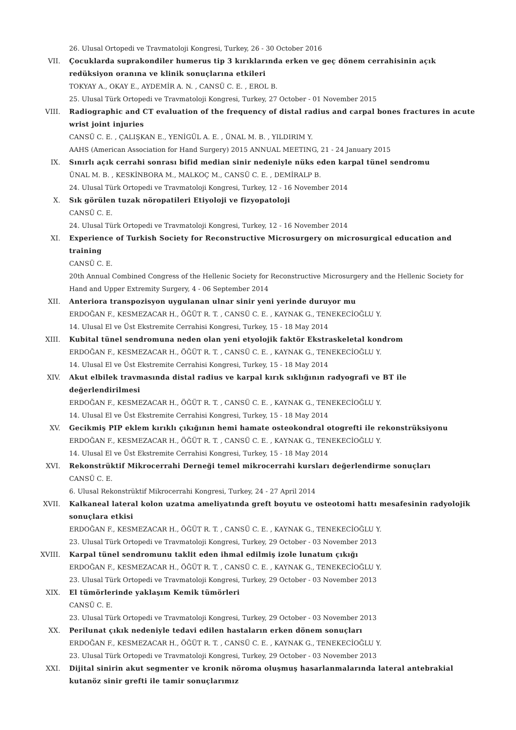26. Ulusal Ortopedi ve Travmatoloji Kongresi, Turkey, 26 - 30 October 2016
VII. Çocuklarda suprakondiler humerus tip 3 kırıklarında erken ve geç dönem cerrahisinin açık redüksiyon oranına ve klinik sonuçlarına etkileri
TOKYAY A., OKAY E., AYDEMİR A. N. , CANSÜ C. E. , EROL B.
25. Ulusal Türk Ortopedi ve Travmatoloji Kongresi, Turkey, 27 October - 01 November 2015
VIII. Radiographic and CT evaluation of the frequency of distal radius and carpal bones fractures in acute wrist joint injuries
CANSÜ C. E. , ÇALIŞKAN E., YENİGÜL A. E. , ÜNAL M. B. , YILDIRIM Y.
AAHS (American Association for Hand Surgery) 2015 ANNUAL MEETING, 21 - 24 January 2015
IX. Sınırlı açık cerrahi sonrası bifid median sinir nedeniyle nüks eden karpal tünel sendromu
ÜNAL M. B. , KESKİNBORA M., MALKOÇ M., CANSÜ C. E. , DEMİRALP B.
24. Ulusal Türk Ortopedi ve Travmatoloji Kongresi, Turkey, 12 - 16 November 2014
X. Sık görülen tuzak nöropatileri Etiyoloji ve fizyopatoloji
CANSÜ C. E.
24. Ulusal Türk Ortopedi ve Travmatoloji Kongresi, Turkey, 12 - 16 November 2014
XI. Experience of Turkish Society for Reconstructive Microsurgery on microsurgical education and training
CANSÜ C. E.
20th Annual Combined Congress of the Hellenic Society for Reconstructive Microsurgery and the Hellenic Society for Hand and Upper Extremity Surgery, 4 - 06 September 2014
XII. Anteriora transpozisyon uygulanan ulnar sinir yeni yerinde duruyor mu
ERDOĞAN F., KESMEZACAR H., ÖĞÜT R. T. , CANSÜ C. E. , KAYNAK G., TENEKECİOĞLU Y.
14. Ulusal El ve Üst Ekstremite Cerrahisi Kongresi, Turkey, 15 - 18 May 2014
XIII. Kubital tünel sendromuna neden olan yeni etyolojik faktör Ekstraskeletal kondrom
ERDOĞAN F., KESMEZACAR H., ÖĞÜT R. T. , CANSÜ C. E. , KAYNAK G., TENEKECİOĞLU Y.
14. Ulusal El ve Üst Ekstremite Cerrahisi Kongresi, Turkey, 15 - 18 May 2014
XIV. Akut elbilek travmasında distal radius ve karpal kırık sıklığının radyografi ve BT ile değerlendirilmesi
ERDOĞAN F., KESMEZACAR H., ÖĞÜT R. T. , CANSÜ C. E. , KAYNAK G., TENEKECİOĞLU Y.
14. Ulusal El ve Üst Ekstremite Cerrahisi Kongresi, Turkey, 15 - 18 May 2014
XV. Gecikmiş PIP eklem kırıklı çıkığının hemi hamate osteokondral otogrefti ile rekonstrüksiyonu
ERDOĞAN F., KESMEZACAR H., ÖĞÜT R. T. , CANSÜ C. E. , KAYNAK G., TENEKECİOĞLU Y.
14. Ulusal El ve Üst Ekstremite Cerrahisi Kongresi, Turkey, 15 - 18 May 2014
XVI. Rekonstrüktif Mikrocerrahi Derneği temel mikrocerrahi kursları değerlendirme sonuçları
CANSÜ C. E.
6. Ulusal Rekonstrüktif Mikrocerrahi Kongresi, Turkey, 24 - 27 April 2014
XVII. Kalkaneal lateral kolon uzatma ameliyatında greft boyutu ve osteotomi hattı mesafesinin radyolojik sonuçlara etkisi
ERDOĞAN F., KESMEZACAR H., ÖĞÜT R. T. , CANSÜ C. E. , KAYNAK G., TENEKECİOĞLU Y.
23. Ulusal Türk Ortopedi ve Travmatoloji Kongresi, Turkey, 29 October - 03 November 2013
XVIII. Karpal tünel sendromunu taklit eden ihmal edilmiş izole lunatum çıkığı
ERDOĞAN F., KESMEZACAR H., ÖĞÜT R. T. , CANSÜ C. E. , KAYNAK G., TENEKECİOĞLU Y.
23. Ulusal Türk Ortopedi ve Travmatoloji Kongresi, Turkey, 29 October - 03 November 2013
XIX. El tümörlerinde yaklaşım Kemik tümörleri
CANSÜ C. E.
23. Ulusal Türk Ortopedi ve Travmatoloji Kongresi, Turkey, 29 October - 03 November 2013
XX. Perilunat çıkık nedeniyle tedavi edilen hastaların erken dönem sonuçları
ERDOĞAN F., KESMEZACAR H., ÖĞÜT R. T. , CANSÜ C. E. , KAYNAK G., TENEKECİOĞLU Y.
23. Ulusal Türk Ortopedi ve Travmatoloji Kongresi, Turkey, 29 October - 03 November 2013
XXI. Dijital sinirin akut segmenter ve kronik nöroma oluşmuş hasarlanmalarında lateral antebrakial kutanöz sinir grefti ile tamir sonuçlarımız